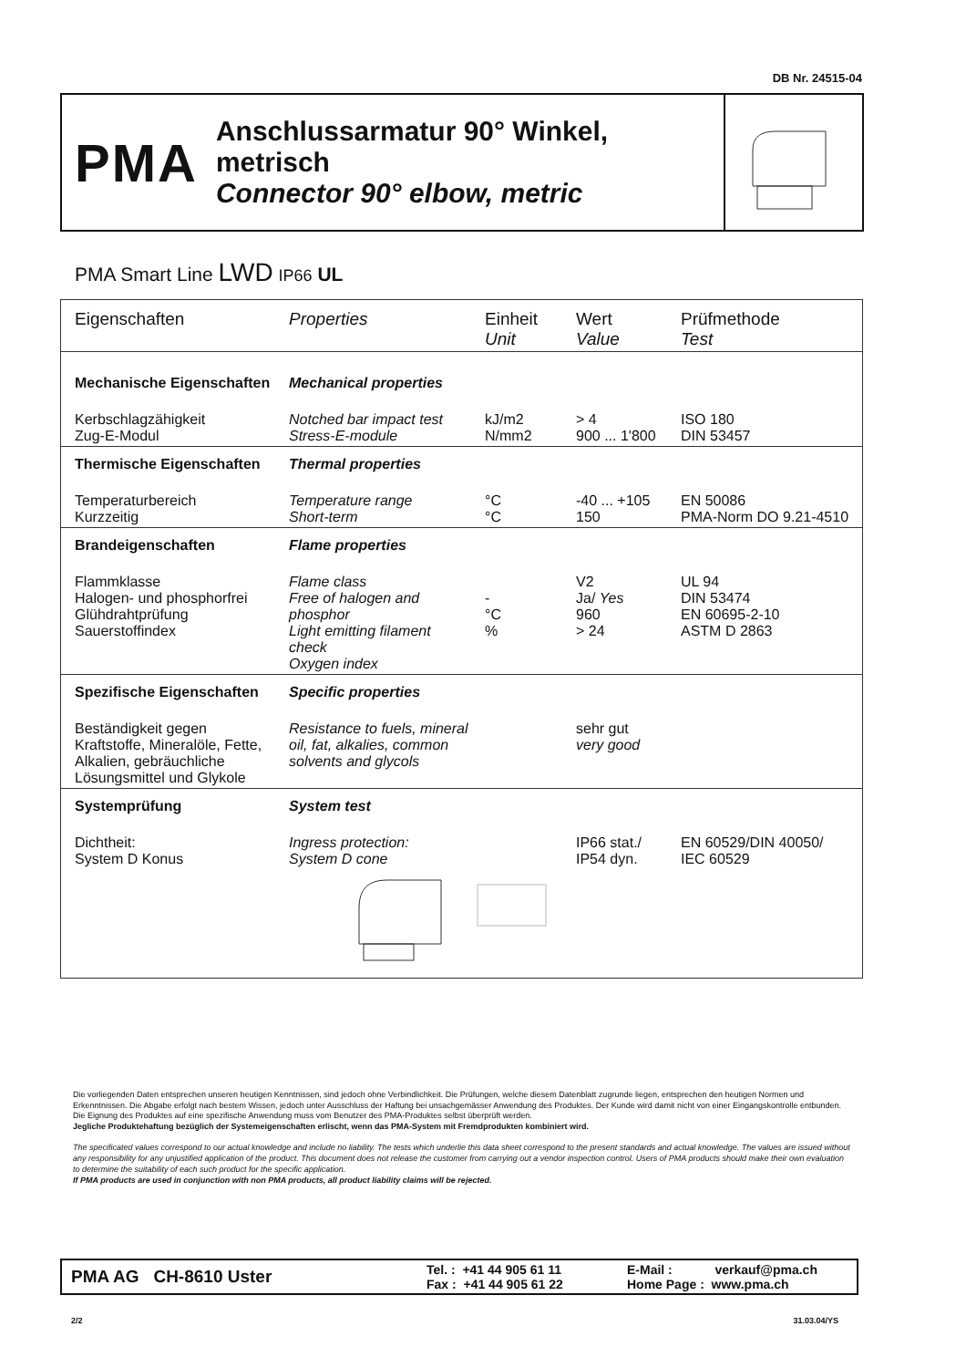DB Nr. 24515-04
PMA
Anschlussarmatur 90° Winkel, metrisch
Connector 90° elbow, metric
PMA Smart Line LWD IP66 UL
| Eigenschaften | Properties | Einheit Unit | Wert Value | Prüfmethode Test |
| --- | --- | --- | --- | --- |
| Mechanische Eigenschaften | Mechanical properties | | | |
| Kerbschlagzähigkeit Zug-E-Modul | Notched bar impact test Stress-E-module | kJ/m2 N/mm2 | > 4 900 ... 1'800 | ISO 180 DIN 53457 |
| Thermische Eigenschaften | Thermal properties | | | |
| Temperaturbereich Kurzzeitig | Temperature range Short-term | °C °C | -40 ... +105 150 | EN 50086 PMA-Norm DO 9.21-4510 |
| Brandeigenschaften | Flame properties | | | |
| Flammklasse Halogen- und phosphorfrei Glühdrahtprüfung Sauerstoffindex | Flame class Free of halogen and phosphor Light emitting filament check Oxygen index | - °C % | V2 Ja/ Yes 960 > 24 | UL 94 DIN 53474 EN 60695-2-10 ASTM D 2863 |
| Spezifische Eigenschaften | Specific properties | | | |
| Beständigkeit gegen Kraftstoffe, Mineralöle, Fette, Alkalien, gebräuchliche Lösungsmittel und Glykole | Resistance to fuels, mineral oil, fat, alkalies, common solvents and glycols | | sehr gut very good | |
| Systemprüfung | System test | | | |
| Dichtheit: System D Konus | Ingress protection: System D cone | | IP66 stat./ IP54 dyn. | EN 60529/DIN 40050/ IEC 60529 |
Die vorliegenden Daten entsprechen unseren heutigen Kenntnissen, sind jedoch ohne Verbindlichkeit. Die Prüfungen, welche diesem Datenblatt zugrunde liegen, entsprechen den heutigen Normen und Erkenntnissen. Die Abgabe erfolgt nach bestem Wissen, jedoch unter Ausschluss der Haftung bei unsachgemässer Anwendung des Produktes. Der Kunde wird damit nicht von einer Eingangskontrolle entbunden. Die Eignung des Produktes auf eine spezifische Anwendung muss vom Benutzer des PMA-Produktes selbst überprüft werden.
Jegliche Produktehaftung bezüglich der Systemeigenschaften erlischt, wenn das PMA-System mit Fremdprodukten kombiniert wird.
The specificated values correspond to our actual knowledge and include no liability. The tests which underlie this data sheet correspond to the present standards and actual knowledge. The values are issued without any responsibility for any unjustified application of the product. This document does not release the customer from carrying out a vendor inspection control. Users of PMA products should make their own evaluation to determine the suitability of each such product for the specific application.
If PMA products are used in conjunction with non PMA products, all product liability claims will be rejected.
PMA AG CH-8610 Uster Tel. : +41 44 905 61 11
Fax : +41 44 905 61 22 E-Mail : verkauf@pma.ch
Home Page : www.pma.ch
2/2 31.03.04/YS